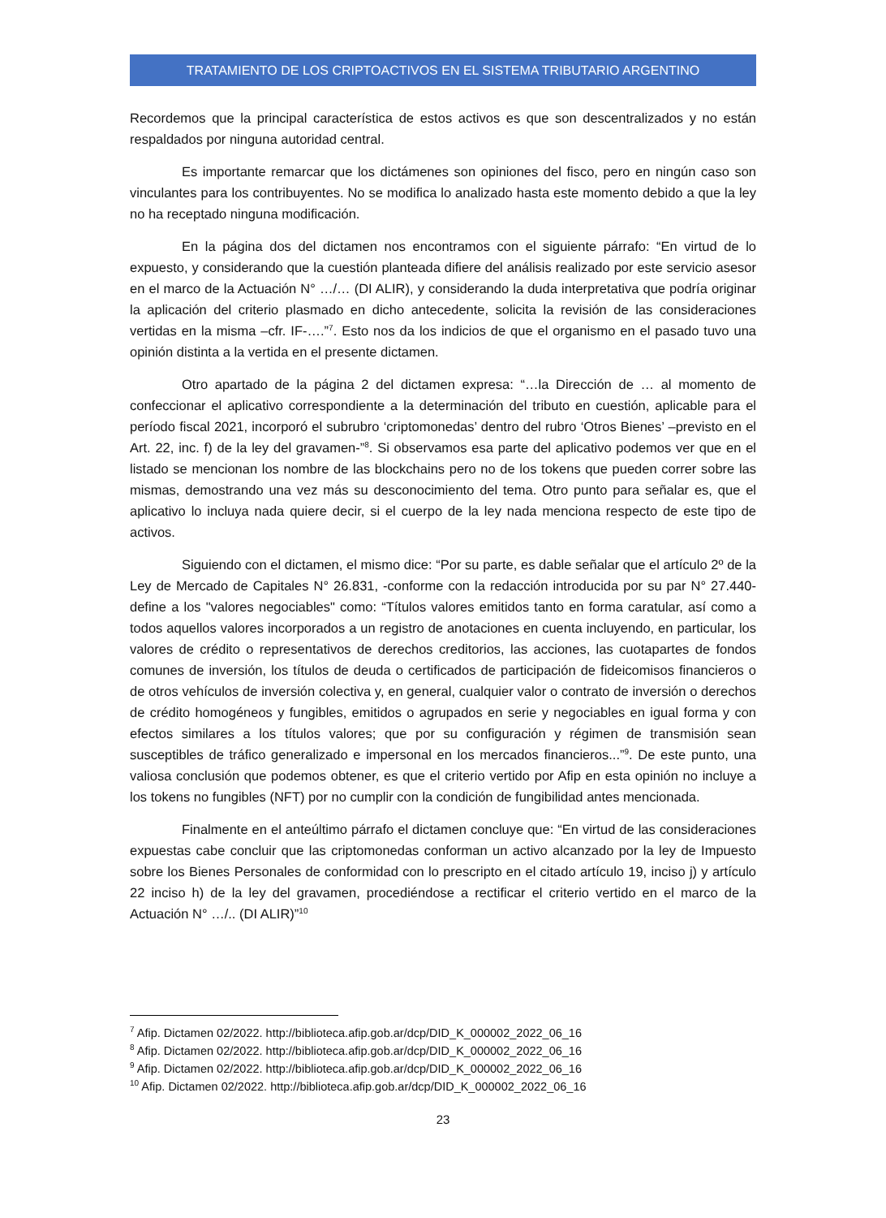TRATAMIENTO DE LOS CRIPTOACTIVOS EN EL SISTEMA TRIBUTARIO ARGENTINO
Recordemos que la principal característica de estos activos es que son descentralizados y no están respaldados por ninguna autoridad central.
Es importante remarcar que los dictámenes son opiniones del fisco, pero en ningún caso son vinculantes para los contribuyentes. No se modifica lo analizado hasta este momento debido a que la ley no ha receptado ninguna modificación.
En la página dos del dictamen nos encontramos con el siguiente párrafo: “En virtud de lo expuesto, y considerando que la cuestión planteada difiere del análisis realizado por este servicio asesor en el marco de la Actuación N° …/… (DI ALIR), y considerando la duda interpretativa que podría originar la aplicación del criterio plasmado en dicho antecedente, solicita la revisión de las consideraciones vertidas en la misma –cfr. IF-….”<sup>7</sup>. Esto nos da los indicios de que el organismo en el pasado tuvo una opinión distinta a la vertida en el presente dictamen.
Otro apartado de la página 2 del dictamen expresa: “…la Dirección de … al momento de confeccionar el aplicativo correspondiente a la determinación del tributo en cuestión, aplicable para el período fiscal 2021, incorporó el subrubro ‘criptomonedas’ dentro del rubro ‘Otros Bienes’ –previsto en el Art. 22, inc. f) de la ley del gravamen-”<sup>8</sup>. Si observamos esa parte del aplicativo podemos ver que en el listado se mencionan los nombre de las blockchains pero no de los tokens que pueden correr sobre las mismas, demostrando una vez más su desconocimiento del tema. Otro punto para señalar es, que el aplicativo lo incluya nada quiere decir, si el cuerpo de la ley nada menciona respecto de este tipo de activos.
Siguiendo con el dictamen, el mismo dice: “Por su parte, es dable señalar que el artículo 2º de la Ley de Mercado de Capitales N° 26.831, -conforme con la redacción introducida por su par N° 27.440- define a los "valores negociables" como: “Títulos valores emitidos tanto en forma caratular, así como a todos aquellos valores incorporados a un registro de anotaciones en cuenta incluyendo, en particular, los valores de crédito o representativos de derechos creditorios, las acciones, las cuotapartes de fondos comunes de inversión, los títulos de deuda o certificados de participación de fideicomisos financieros o de otros vehículos de inversión colectiva y, en general, cualquier valor o contrato de inversión o derechos de crédito homogéneos y fungibles, emitidos o agrupados en serie y negociables en igual forma y con efectos similares a los títulos valores; que por su configuración y régimen de transmisión sean susceptibles de tráfico generalizado e impersonal en los mercados financieros...”<sup>9</sup>. De este punto, una valiosa conclusión que podemos obtener, es que el criterio vertido por Afip en esta opinión no incluye a los tokens no fungibles (NFT) por no cumplir con la condición de fungibilidad antes mencionada.
Finalmente en el anteúltimo párrafo el dictamen concluye que: “En virtud de las consideraciones expuestas cabe concluir que las criptomonedas conforman un activo alcanzado por la ley de Impuesto sobre los Bienes Personales de conformidad con lo prescripto en el citado artículo 19, inciso j) y artículo 22 inciso h) de la ley del gravamen, procediéndose a rectificar el criterio vertido en el marco de la Actuación N° …/.. (DI ALIR)”<sup>10</sup>
<sup>7</sup> Afip. Dictamen 02/2022. http://biblioteca.afip.gob.ar/dcp/DID_K_000002_2022_06_16
<sup>8</sup> Afip. Dictamen 02/2022. http://biblioteca.afip.gob.ar/dcp/DID_K_000002_2022_06_16
<sup>9</sup> Afip. Dictamen 02/2022. http://biblioteca.afip.gob.ar/dcp/DID_K_000002_2022_06_16
<sup>10</sup> Afip. Dictamen 02/2022. http://biblioteca.afip.gob.ar/dcp/DID_K_000002_2022_06_16
23